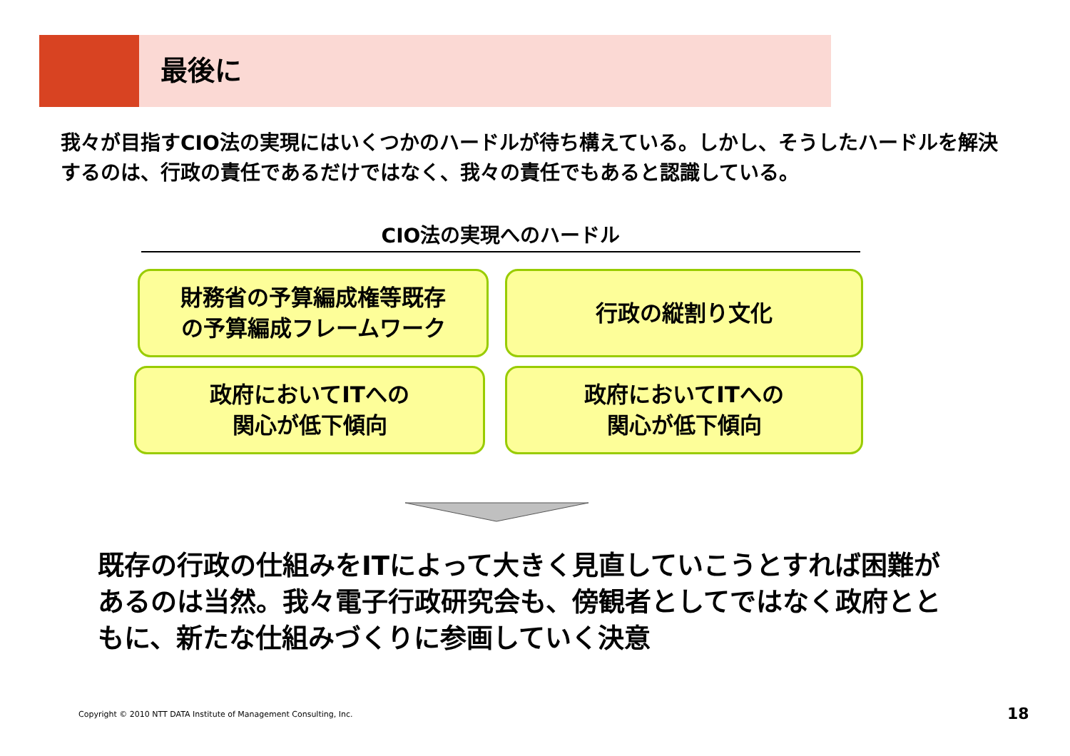最後に
我々が目指すCIO法の実現にはいくつかのハードルが待ち構えている。しかし、そうしたハードルを解決するのは、行政の責任であるだけではなく、我々の責任でもあると認識している。
CIO法の実現へのハードル
財務省の予算編成権等既存
の予算編成フレームワーク
行政の縦割り文化
政府においてITへの
関心が低下傾向
政府においてITへの
関心が低下傾向
既存の行政の仕組みをITによって大きく見直していこうとすれば困難があるのは当然。我々電子行政研究会も、傍観者としてではなく政府とともに、新たな仕組みづくりに参画していく決意
Copyright © 2010 NTT DATA Institute of Management Consulting, Inc.
18